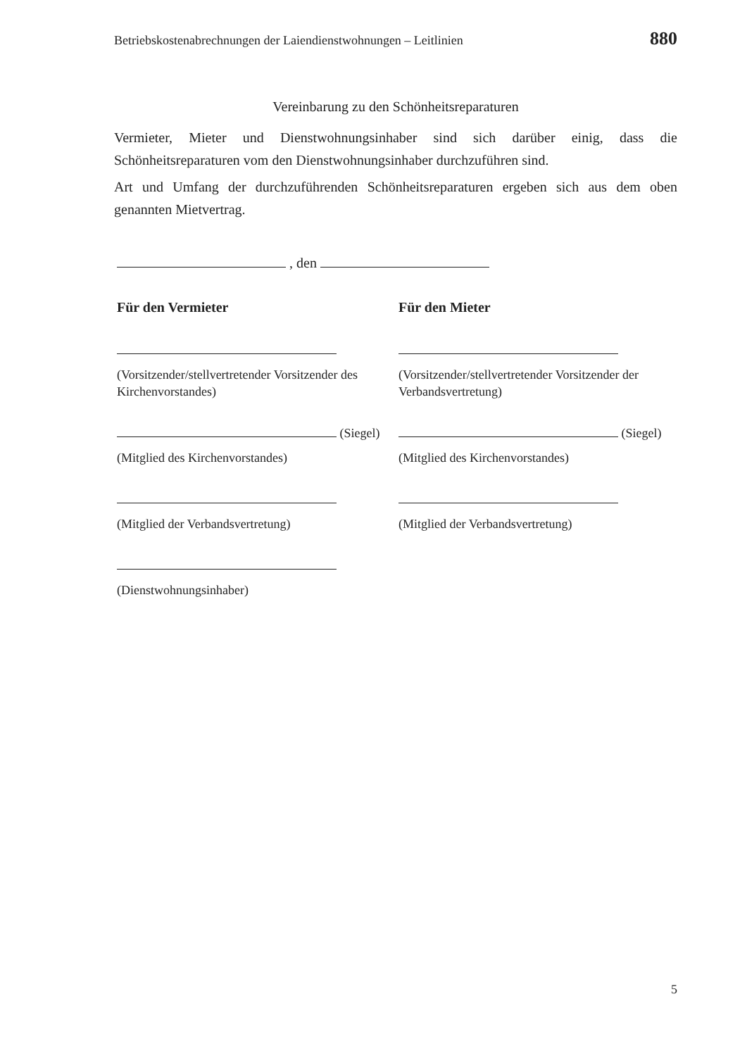Betriebskostenabrechnungen der Laiendienstwohnungen – Leitlinien 880
Vereinbarung zu den Schönheitsreparaturen
Vermieter, Mieter und Dienstwohnungsinhaber sind sich darüber einig, dass die Schönheitsreparaturen vom den Dienstwohnungsinhaber durchzuführen sind.
Art und Umfang der durchzuführenden Schönheitsreparaturen ergeben sich aus dem oben genannten Mietvertrag.
, den
Für den Vermieter
(Vorsitzender/stellvertretender Vorsitzender des Kirchenvorstandes)
(Siegel)
(Mitglied des Kirchenvorstandes)
(Mitglied der Verbandsvertretung)
(Dienstwohnungsinhaber)
Für den Mieter
(Vorsitzender/stellvertretender Vorsitzender der Verbandsvertretung)
(Siegel)
(Mitglied des Kirchenvorstandes)
(Mitglied der Verbandsvertretung)
5